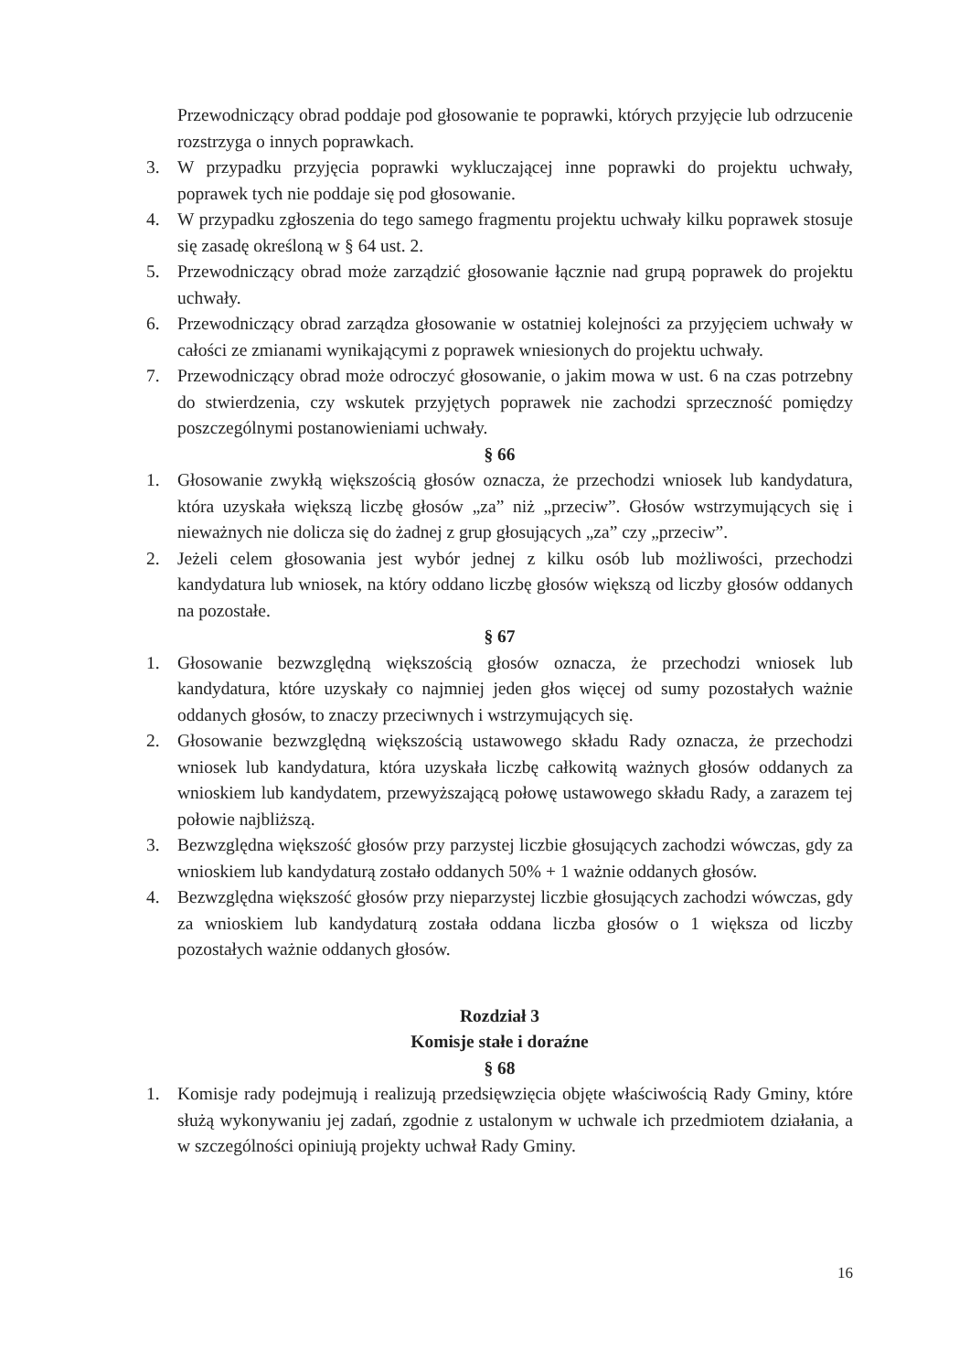Przewodniczący obrad poddaje pod głosowanie te poprawki, których przyjęcie lub odrzucenie rozstrzyga o innych poprawkach.
3. W przypadku przyjęcia poprawki wykluczającej inne poprawki do projektu uchwały, poprawek tych nie poddaje się pod głosowanie.
4. W przypadku zgłoszenia do tego samego fragmentu projektu uchwały kilku poprawek stosuje się zasadę określoną w § 64 ust. 2.
5. Przewodniczący obrad może zarządzić głosowanie łącznie nad grupą poprawek do projektu uchwały.
6. Przewodniczący obrad zarządza głosowanie w ostatniej kolejności za przyjęciem uchwały w całości ze zmianami wynikającymi z poprawek wniesionych do projektu uchwały.
7. Przewodniczący obrad może odroczyć głosowanie, o jakim mowa w ust. 6 na czas potrzebny do stwierdzenia, czy wskutek przyjętych poprawek nie zachodzi sprzeczność pomiędzy poszczególnymi postanowieniami uchwały.
§ 66
1. Głosowanie zwykłą większością głosów oznacza, że przechodzi wniosek lub kandydatura, która uzyskała większą liczbę głosów „za” niż „przeciw”. Głosów wstrzymujących się i nieważnych nie dolicza się do żadnej z grup głosujących „za” czy „przeciw”.
2. Jeżeli celem głosowania jest wybór jednej z kilku osób lub możliwości, przechodzi kandydatura lub wniosek, na który oddano liczbę głosów większą od liczby głosów oddanych na pozostałe.
§ 67
1. Głosowanie bezwzględną większością głosów oznacza, że przechodzi wniosek lub kandydatura, które uzyskały co najmniej jeden głos więcej od sumy pozostałych ważnie oddanych głosów, to znaczy przeciwnych i wstrzymujących się.
2. Głosowanie bezwzględną większością ustawowego składu Rady oznacza, że przechodzi wniosek lub kandydatura, która uzyskała liczbę całkowitą ważnych głosów oddanych za wnioskiem lub kandydatem, przewyższającą połowę ustawowego składu Rady, a zarazem tej połowie najbliższą.
3. Bezwzględna większość głosów przy parzystej liczbie głosujących zachodzi wówczas, gdy za wnioskiem lub kandydaturą zostało oddanych 50% + 1 ważnie oddanych głosów.
4. Bezwzględna większość głosów przy nieparzystej liczbie głosujących zachodzi wówczas, gdy za wnioskiem lub kandydaturą została oddana liczba głosów o 1 większa od liczby pozostałych ważnie oddanych głosów.
Rozdział 3
Komisje stałe i doraźne
§ 68
1. Komisje rady podejmują i realizują przedsięwzięcia objęte właściwością Rady Gminy, które służą wykonywaniu jej zadań, zgodnie z ustalonym w uchwale ich przedmiotem działania, a w szczególności opiniują projekty uchwał Rady Gminy.
16